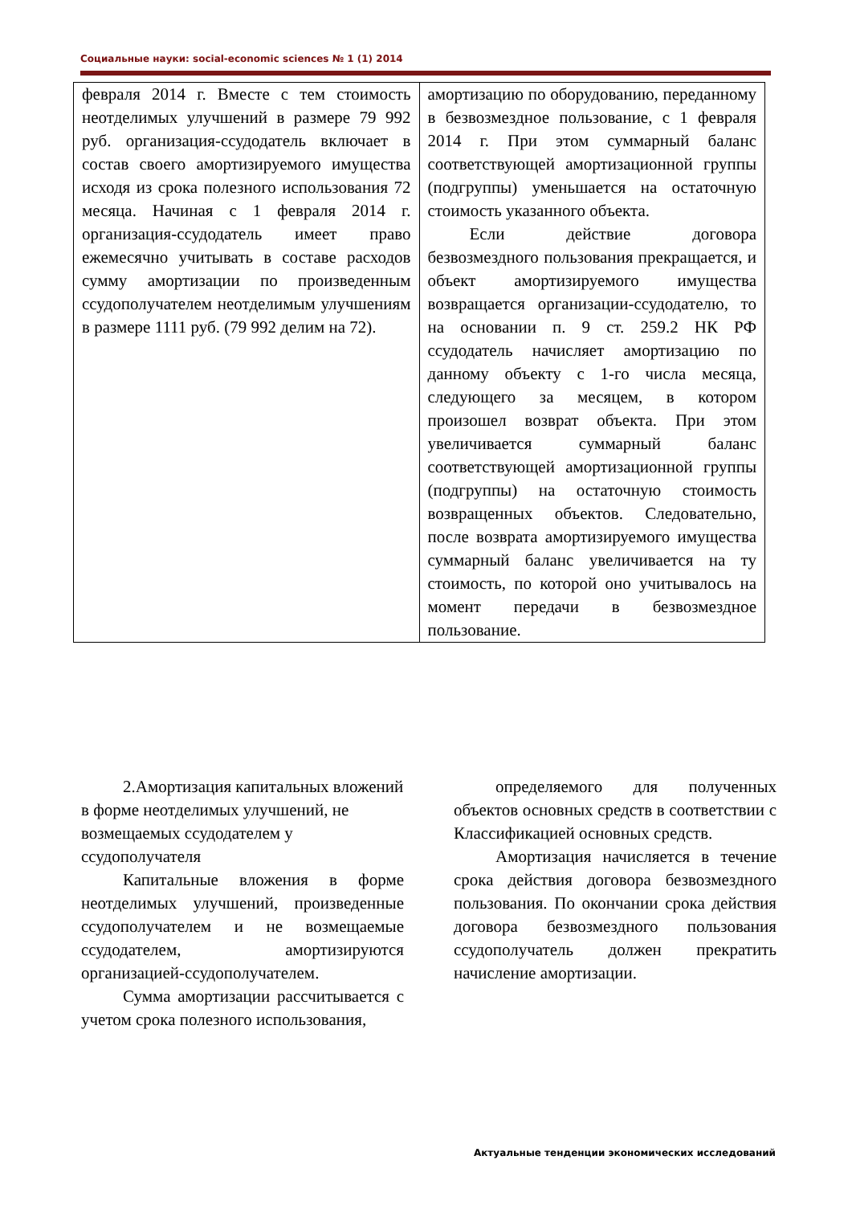Социальные науки: social-economic sciences № 1 (1) 2014
| февраля 2014 г. Вместе с тем стоимость неотделимых улучшений в размере 79 992 руб. организация-ссудодатель включает в состав своего амортизируемого имущества исходя из срока полезного использования 72 месяца. Начиная с 1 февраля 2014 г. организация-ссудодатель имеет право ежемесячно учитывать в составе расходов сумму амортизации по произведенным ссудополучателем неотделимым улучшениям в размере 1111 руб. (79 992 делим на 72). | амортизацию по оборудованию, переданному в безвозмездное пользование, с 1 февраля 2014 г. При этом суммарный баланс соответствующей амортизационной группы (подгруппы) уменьшается на остаточную стоимость указанного объекта. Если действие договора безвозмездного пользования прекращается, и объект амортизируемого имущества возвращается организации-ссудодателю, то на основании п. 9 ст. 259.2 НК РФ ссудодатель начисляет амортизацию по данному объекту с 1-го числа месяца, следующего за месяцем, в котором произошел возврат объекта. При этом увеличивается суммарный баланс соответствующей амортизационной группы (подгруппы) на остаточную стоимость возвращенных объектов. Следовательно, после возврата амортизируемого имущества суммарный баланс увеличивается на ту стоимость, по которой оно учитывалось на момент передачи в безвозмездное пользование. |
2.Амортизация капитальных вложений в форме неотделимых улучшений, не возмещаемых ссудодателем у ссудополучателя
Капитальные вложения в форме неотделимых улучшений, произведенные ссудополучателем и не возмещаемые ссудодателем, амортизируются организацией-ссудополучателем.
Сумма амортизации рассчитывается с учетом срока полезного использования,
определяемого для полученных объектов основных средств в соответствии с Классификацией основных средств.
Амортизация начисляется в течение срока действия договора безвозмездного пользования. По окончании срока действия договора безвозмездного пользования ссудополучатель должен прекратить начисление амортизации.
Актуальные тенденции экономических исследований